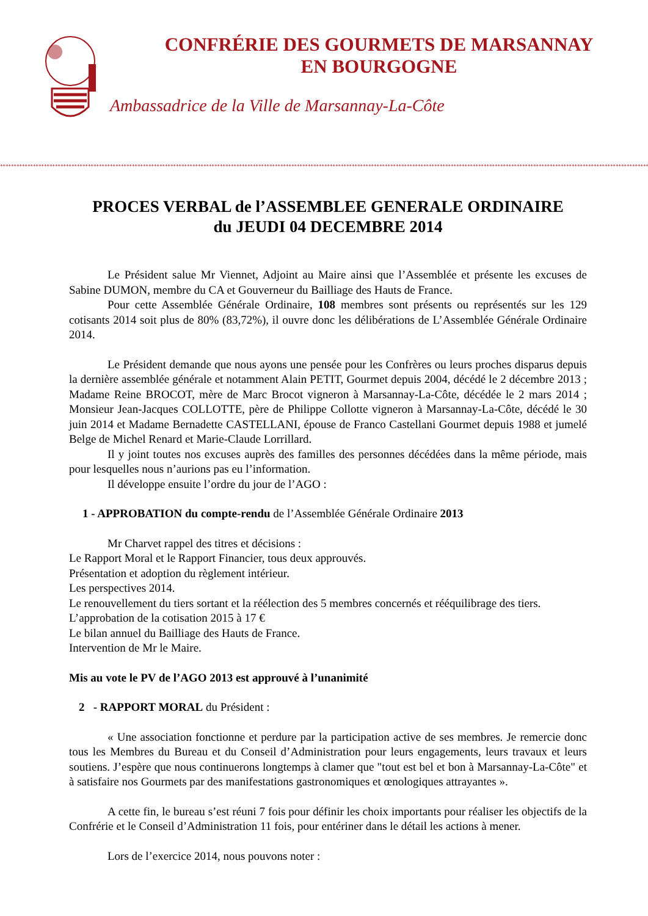CONFRÉRIE DES GOURMETS DE MARSANNAY
EN BOURGOGNE
Ambassadrice de la Ville de Marsannay-La-Côte
****************************************************************************************************************************************************************************************************************************************************
PROCES VERBAL de l’ASSEMBLEE GENERALE ORDINAIRE
du JEUDI 04 DECEMBRE 2014
Le Président salue Mr Viennet, Adjoint au Maire ainsi que l’Assemblée et présente les excuses de Sabine DUMON, membre du CA et Gouverneur du Bailliage des Hauts de France.
Pour cette Assemblée Générale Ordinaire, 108 membres sont présents ou représentés sur les 129 cotisants 2014 soit plus de 80% (83,72%), il ouvre donc les délibérations de L’Assemblée Générale Ordinaire 2014.
Le Président demande que nous ayons une pensée pour les Confrères ou leurs proches disparus depuis la dernière assemblée générale et notamment Alain PETIT, Gourmet depuis 2004, décédé le 2 décembre 2013 ; Madame Reine BROCOT, mère de Marc Brocot vigneron à Marsannay-La-Côte, décédée le 2 mars 2014 ; Monsieur Jean-Jacques COLLOTTE, père de Philippe Collotte vigneron à Marsannay-La-Côte, décédé le 30 juin 2014 et Madame Bernadette CASTELLANI, épouse de Franco Castellani Gourmet depuis 1988 et jumelé Belge de Michel Renard et Marie-Claude Lorrillard.
Il y joint toutes nos excuses auprès des familles des personnes décédées dans la même période, mais pour lesquelles nous n’aurions pas eu l’information.
Il développe ensuite l’ordre du jour de l’AGO :
1 - APPROBATION du compte-rendu de l’Assemblée Générale Ordinaire 2013
Mr Charvet rappel des titres et décisions :
Le Rapport Moral et le Rapport Financier, tous deux approuvés.
Présentation et adoption du règlement intérieur.
Les perspectives 2014.
Le renouvellement du tiers sortant et la réélection des 5 membres concernés et rééquilibrage des tiers.
L’approbation de la cotisation 2015 à 17 €
Le bilan annuel du Bailliage des Hauts de France.
Intervention de Mr le Maire.
Mis au vote le PV de l’AGO 2013 est approuvé à l’unanimité
2 - RAPPORT MORAL du Président :
« Une association fonctionne et perdure par la participation active de ses membres. Je remercie donc tous les Membres du Bureau et du Conseil d’Administration pour leurs engagements, leurs travaux et leurs soutiens. J’espère que nous continuerons longtemps à clamer que "tout est bel et bon à Marsannay-La-Côte" et à satisfaire nos Gourmets par des manifestations gastronomiques et œnologiques attrayantes ».
A cette fin, le bureau s’est réuni 7 fois pour définir les choix importants pour réaliser les objectifs de la Confrérie et le Conseil d’Administration 11 fois, pour entériner dans le détail les actions à mener.
Lors de l’exercice 2014, nous pouvons noter :